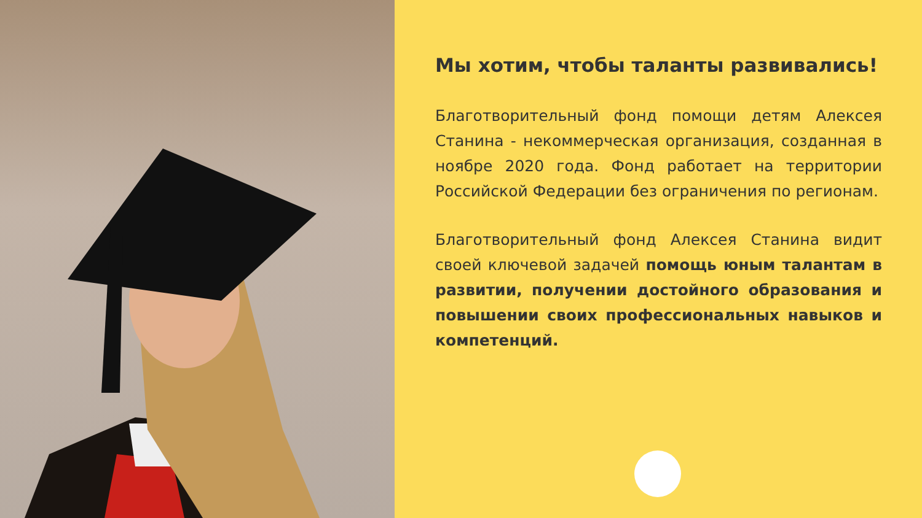Мы хотим, чтобы таланты развивались!
Благотворительный фонд помощи детям Алексея Станина - некоммерческая организация, созданная в ноябре 2020 года. Фонд работает на территории Российской Федерации без ограничения по регионам.
Благотворительный фонд Алексея Станина видит своей ключевой задачей помощь юным талантам в развитии, получении достойного образования и повышении своих профессиональных навыков и компетенций.